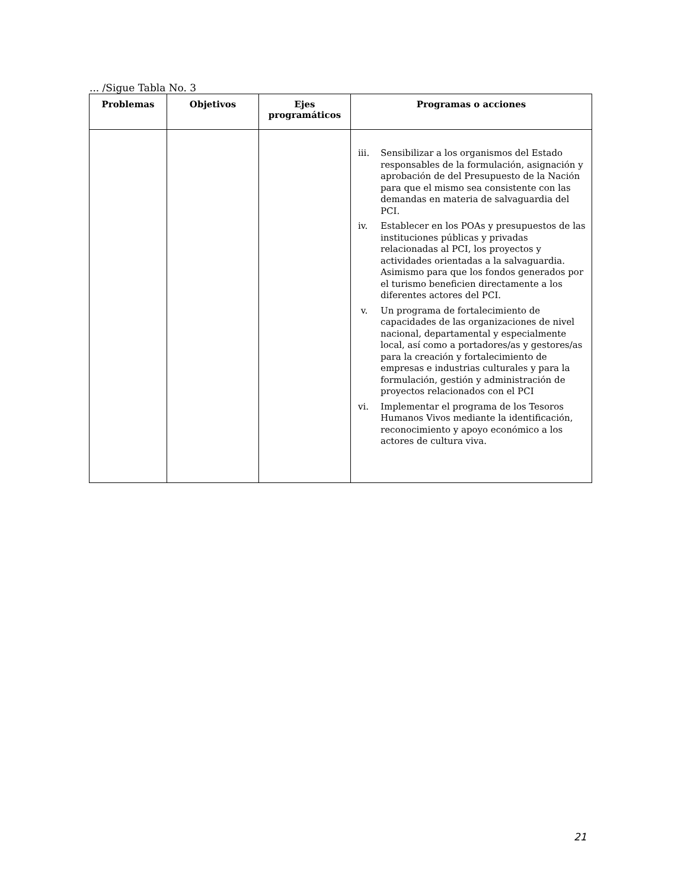... /Sigue Tabla No. 3
| Problemas | Objetivos | Ejes programáticos | Programas o acciones |
| --- | --- | --- | --- |
| | | | iii. Sensibilizar a los organismos del Estado responsables de la formulación, asignación y aprobación de del Presupuesto de la Nación para que el mismo sea consistente con las demandas en materia de salvaguardia del PCI. iv. Establecer en los POAs y presupuestos de las instituciones públicas y privadas relacionadas al PCI, los proyectos y actividades orientadas a la salvaguardia. Asimismo para que los fondos generados por el turismo beneficien directamente a los diferentes actores del PCI. v. Un programa de fortalecimiento de capacidades de las organizaciones de nivel nacional, departamental y especialmente local, así como a portadores/as y gestores/as para la creación y fortalecimiento de empresas e industrias culturales y para la formulación, gestión y administración de proyectos relacionados con el PCI vi. Implementar el programa de los Tesoros Humanos Vivos mediante la identificación, reconocimiento y apoyo económico a los actores de cultura viva. |
21